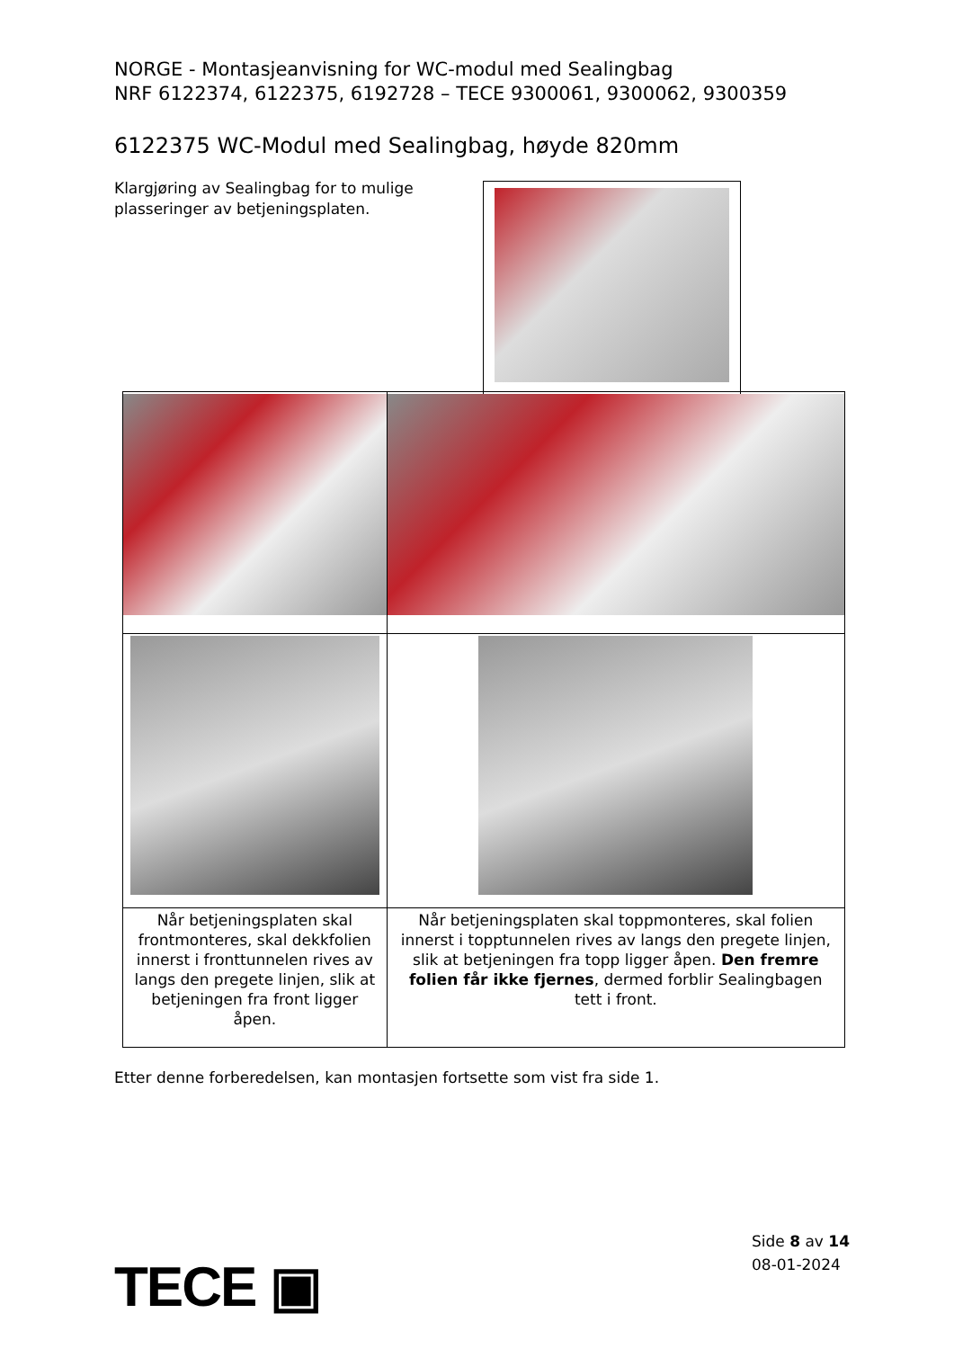NORGE - Montasjeanvisning for WC-modul med Sealingbag
NRF 6122374, 6122375, 6192728 – TECE 9300061, 9300062, 9300359
6122375 WC-Modul med Sealingbag, høyde 820mm
Klargjøring av Sealingbag for to mulige plasseringer av betjeningsplaten.
| Når betjeningsplaten skal frontmonteres, skal dekkfolien innerst i fronttunnelen rives av langs den pregete linjen, slik at betjeningen fra front ligger åpen. | Når betjeningsplaten skal toppmonteres, skal folien innerst i topptunnelen rives av langs den pregete linjen, slik at betjeningen fra topp ligger åpen. Den fremre folien får ikke fjernes , dermed forblir Sealingbagen tett i front. |
Etter denne forberedelsen, kan montasjen fortsette som vist fra side 1.
TECE ▣
Side 8 av 14
08-01-2024